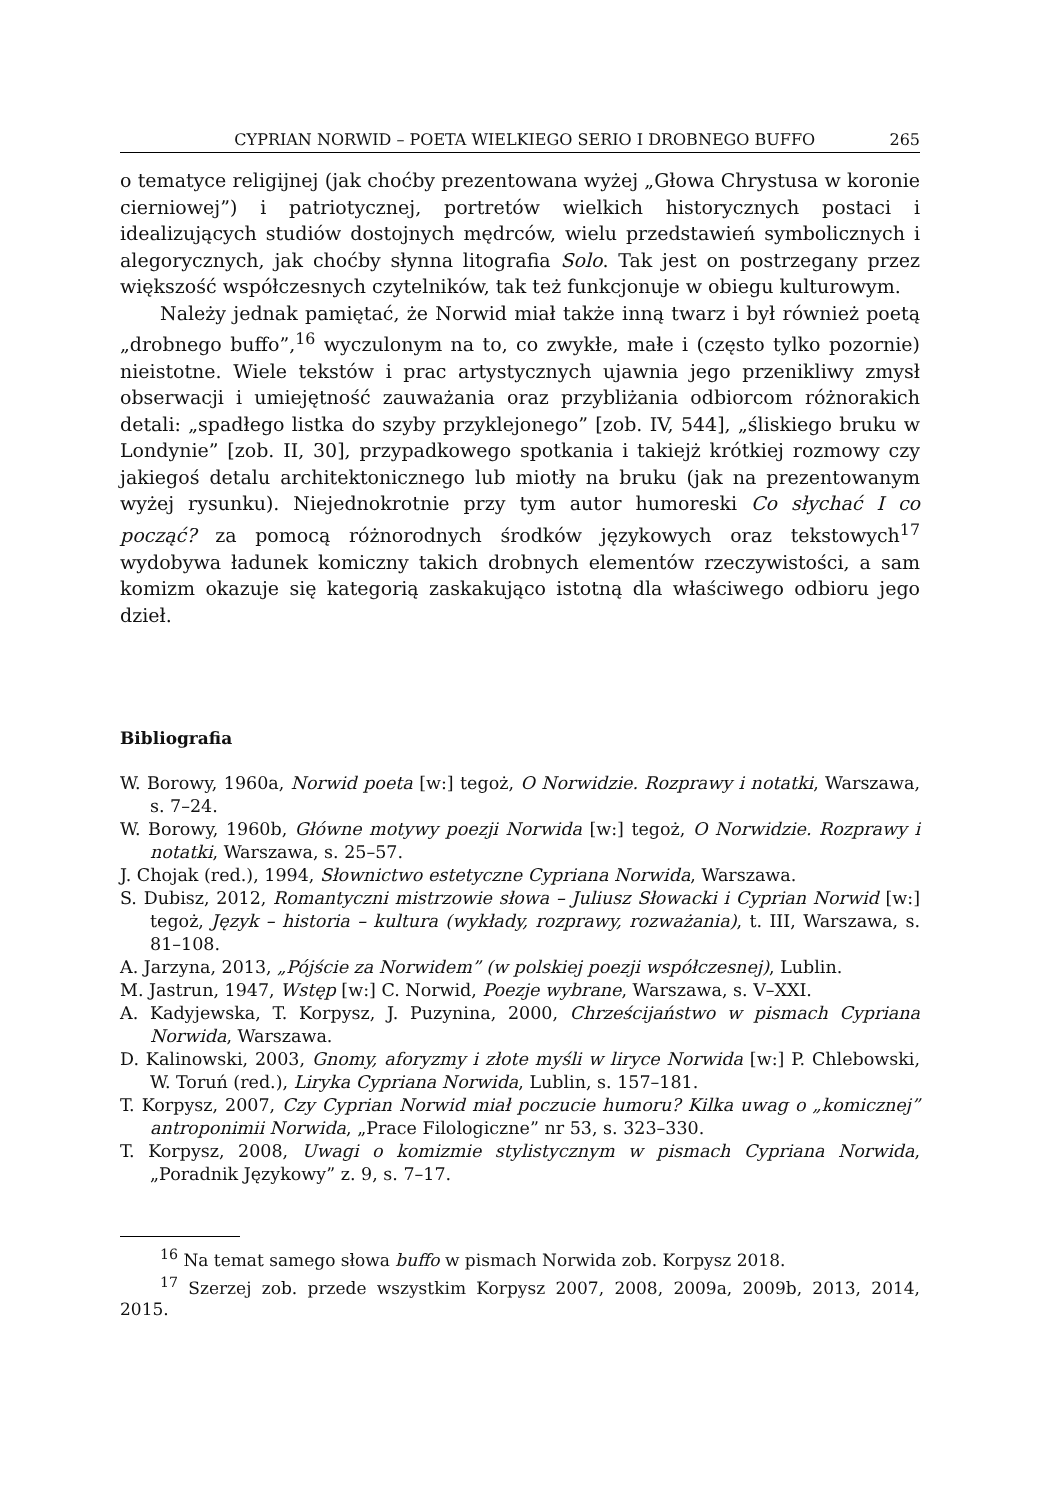CYPRIAN NORWID – POETA WIELKIEGO SERIO I DROBNEGO BUFFO 265
o tematyce religijnej (jak choćby prezentowana wyżej „Głowa Chrystusa w koronie cierniowej”) i patriotycznej, portretów wielkich historycznych postaci i idealizujących studiów dostojnych mędrców, wielu przedstawień symbolicznych i alegorycznych, jak choćby słynna litografia Solo. Tak jest on postrzegany przez większość współczesnych czytelników, tak też funkcjonuje w obiegu kulturowym.
Należy jednak pamiętać, że Norwid miał także inną twarz i był również poetą „drobnego buffo”,<sup>16</sup> wyczulonym na to, co zwykłe, małe i (często tylko pozornie) nieistotne. Wiele tekstów i prac artystycznych ujawnia jego przenikliwy zmysł obserwacji i umiejętność zauważania oraz przybliżania odbiorcom różnorakich detali: „spadłego listka do szyby przyklejonego” [zob. IV, 544], „śliskiego bruku w Londynie” [zob. II, 30], przypadkowego spotkania i takiejż krótkiej rozmowy czy jakiegoś detalu architektonicznego lub miotły na bruku (jak na prezentowanym wyżej rysunku). Niejednokrotnie przy tym autor humoreski Co słychać I co począć? za pomocą różnorodnych środków językowych oraz tekstowych<sup>17</sup> wydobywa ładunek komiczny takich drobnych elementów rzeczywistości, a sam komizm okazuje się kategorią zaskakująco istotną dla właściwego odbioru jego dzieł.
Bibliografia
W. Borowy, 1960a, Norwid poeta [w:] tegoż, O Norwidzie. Rozprawy i notatki, Warszawa, s. 7–24.
W. Borowy, 1960b, Główne motywy poezji Norwida [w:] tegoż, O Norwidzie. Rozprawy i notatki, Warszawa, s. 25–57.
J. Chojak (red.), 1994, Słownictwo estetyczne Cypriana Norwida, Warszawa.
S. Dubisz, 2012, Romantyczni mistrzowie słowa – Juliusz Słowacki i Cyprian Norwid [w:] tegoż, Język – historia – kultura (wykłady, rozprawy, rozważania), t. III, Warszawa, s. 81–108.
A. Jarzyna, 2013, „Pójście za Norwidem” (w polskiej poezji współczesnej), Lublin.
M. Jastrun, 1947, Wstęp [w:] C. Norwid, Poezje wybrane, Warszawa, s. V–XXI.
A. Kadyjewska, T. Korpysz, J. Puzynina, 2000, Chrześcijaństwo w pismach Cypriana Norwida, Warszawa.
D. Kalinowski, 2003, Gnomy, aforyzmy i złote myśli w liryce Norwida [w:] P. Chlebowski, W. Toruń (red.), Liryka Cypriana Norwida, Lublin, s. 157–181.
T. Korpysz, 2007, Czy Cyprian Norwid miał poczucie humoru? Kilka uwag o „komicznej” antroponimii Norwida, „Prace Filologiczne” nr 53, s. 323–330.
T. Korpysz, 2008, Uwagi o komizmie stylistycznym w pismach Cypriana Norwida, „Poradnik Językowy” z. 9, s. 7–17.
<sup>16</sup> Na temat samego słowa buffo w pismach Norwida zob. Korpysz 2018.
<sup>17</sup> Szerzej zob. przede wszystkim Korpysz 2007, 2008, 2009a, 2009b, 2013, 2014, 2015.